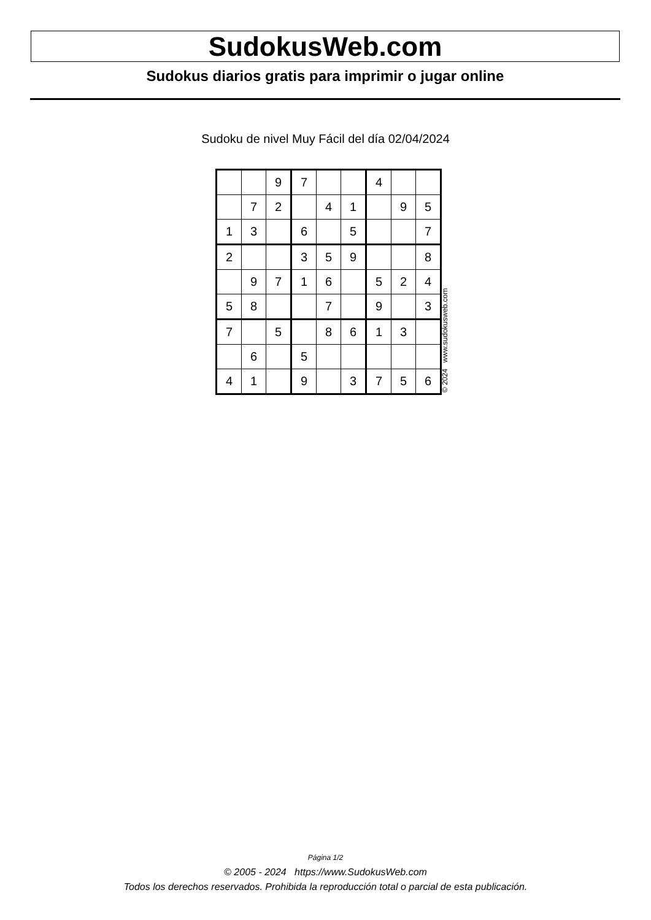SudokusWeb.com
Sudokus diarios gratis para imprimir o jugar online
Sudoku de nivel Muy Fácil del día 02/04/2024
| | | 9 | 7 | | | 4 | | |
| | 7 | 2 | | 4 | 1 | | 9 | 5 |
| 1 | 3 | | 6 | | 5 | | | 7 |
| 2 | | | 3 | 5 | 9 | | | 8 |
| | 9 | 7 | 1 | 6 | | 5 | 2 | 4 |
| 5 | 8 | | | 7 | | 9 | | 3 |
| 7 | | 5 | | 8 | 6 | 1 | 3 | |
| | 6 | | 5 | | | | | |
| 4 | 1 | | 9 | | 3 | 7 | 5 | 6 |
© 2024 www.sudokusweb.com
Página 1/2
© 2005 - 2024 https://www.SudokusWeb.com
Todos los derechos reservados. Prohibida la reproducción total o parcial de esta publicación.